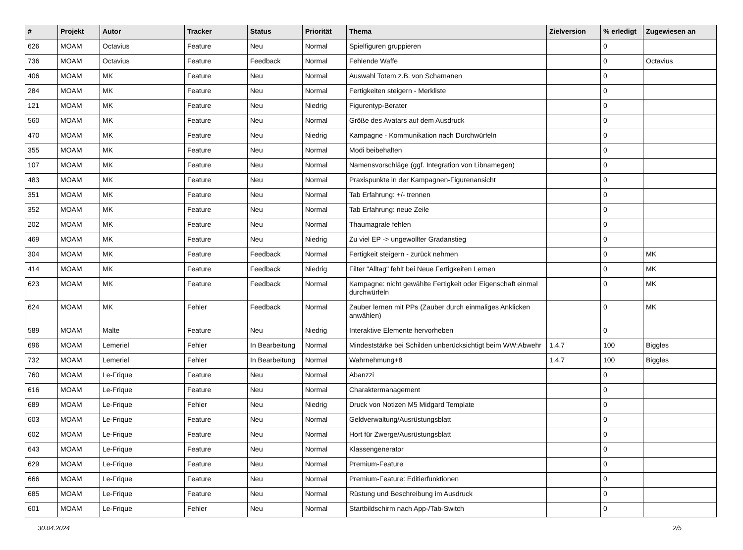| # | Projekt | Autor | Tracker | Status | Priorität | Thema | Zielversion | % erledigt | Zugewiesen an |
| --- | --- | --- | --- | --- | --- | --- | --- | --- | --- |
| 626 | MOAM | Octavius | Feature | Neu | Normal | Spielfiguren gruppieren | | 0 | |
| 736 | MOAM | Octavius | Feature | Feedback | Normal | Fehlende Waffe | | 0 | Octavius |
| 406 | MOAM | MK | Feature | Neu | Normal | Auswahl Totem z.B. von Schamanen | | 0 | |
| 284 | MOAM | MK | Feature | Neu | Normal | Fertigkeiten steigern - Merkliste | | 0 | |
| 121 | MOAM | MK | Feature | Neu | Niedrig | Figurentyp-Berater | | 0 | |
| 560 | MOAM | MK | Feature | Neu | Normal | Größe des Avatars auf dem Ausdruck | | 0 | |
| 470 | MOAM | MK | Feature | Neu | Niedrig | Kampagne - Kommunikation nach Durchwürfeln | | 0 | |
| 355 | MOAM | MK | Feature | Neu | Normal | Modi beibehalten | | 0 | |
| 107 | MOAM | MK | Feature | Neu | Normal | Namensvorschläge (ggf. Integration von Libnamegen) | | 0 | |
| 483 | MOAM | MK | Feature | Neu | Normal | Praxispunkte in der Kampagnen-Figurenansicht | | 0 | |
| 351 | MOAM | MK | Feature | Neu | Normal | Tab Erfahrung: +/- trennen | | 0 | |
| 352 | MOAM | MK | Feature | Neu | Normal | Tab Erfahrung: neue Zeile | | 0 | |
| 202 | MOAM | MK | Feature | Neu | Normal | Thaumagrale fehlen | | 0 | |
| 469 | MOAM | MK | Feature | Neu | Niedrig | Zu viel EP -> ungewollter Gradanstieg | | 0 | |
| 304 | MOAM | MK | Feature | Feedback | Normal | Fertigkeit steigern - zurück nehmen | | 0 | MK |
| 414 | MOAM | MK | Feature | Feedback | Niedrig | Filter "Alltag" fehlt bei Neue Fertigkeiten Lernen | | 0 | MK |
| 623 | MOAM | MK | Feature | Feedback | Normal | Kampagne: nicht gewählte Fertigkeit oder Eigenschaft einmal durchwürfeln | | 0 | MK |
| 624 | MOAM | MK | Fehler | Feedback | Normal | Zauber lernen mit PPs (Zauber durch einmaliges Anklicken anwählen) | | 0 | MK |
| 589 | MOAM | Malte | Feature | Neu | Niedrig | Interaktive Elemente hervorheben | | 0 | |
| 696 | MOAM | Lemeriel | Fehler | In Bearbeitung | Normal | Mindeststärke bei Schilden unberücksichtigt beim WW:Abwehr | 1.4.7 | 100 | Biggles |
| 732 | MOAM | Lemeriel | Fehler | In Bearbeitung | Normal | Wahrnehmung+8 | 1.4.7 | 100 | Biggles |
| 760 | MOAM | Le-Frique | Feature | Neu | Normal | Abanzzi | | 0 | |
| 616 | MOAM | Le-Frique | Feature | Neu | Normal | Charaktermanagement | | 0 | |
| 689 | MOAM | Le-Frique | Fehler | Neu | Niedrig | Druck von Notizen M5 Midgard Template | | 0 | |
| 603 | MOAM | Le-Frique | Feature | Neu | Normal | Geldverwaltung/Ausrüstungsblatt | | 0 | |
| 602 | MOAM | Le-Frique | Feature | Neu | Normal | Hort für Zwerge/Ausrüstungsblatt | | 0 | |
| 643 | MOAM | Le-Frique | Feature | Neu | Normal | Klassengenerator | | 0 | |
| 629 | MOAM | Le-Frique | Feature | Neu | Normal | Premium-Feature | | 0 | |
| 666 | MOAM | Le-Frique | Feature | Neu | Normal | Premium-Feature: Editierfunktionen | | 0 | |
| 685 | MOAM | Le-Frique | Feature | Neu | Normal | Rüstung und Beschreibung im Ausdruck | | 0 | |
| 601 | MOAM | Le-Frique | Fehler | Neu | Normal | Startbildschirm nach App-/Tab-Switch | | 0 | |
30.04.2024 2/5